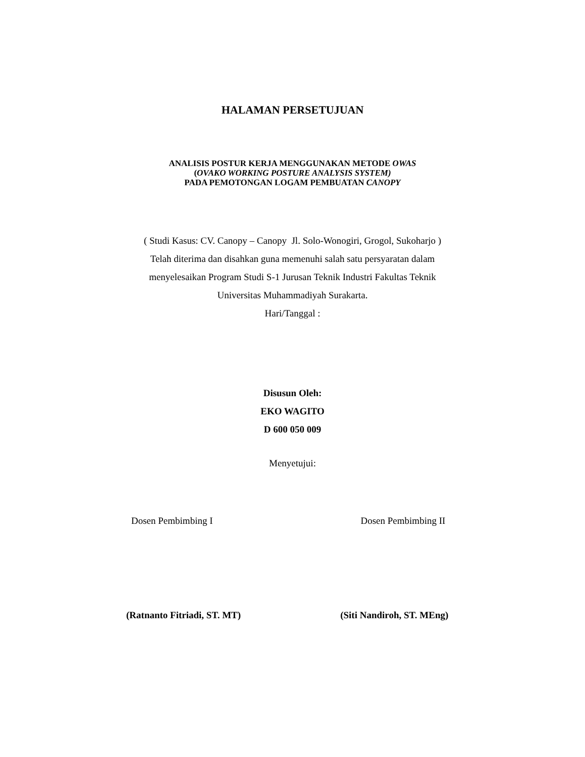HALAMAN PERSETUJUAN
ANALISIS POSTUR KERJA MENGGUNAKAN METODE OWAS
(OVAKO WORKING POSTURE ANALYSIS SYSTEM)
PADA PEMOTONGAN LOGAM PEMBUATAN CANOPY
( Studi Kasus: CV. Canopy – Canopy Jl. Solo-Wonogiri, Grogol, Sukoharjo )
Telah diterima dan disahkan guna memenuhi salah satu persyaratan dalam
menyelesaikan Program Studi S-1 Jurusan Teknik Industri Fakultas Teknik
Universitas Muhammadiyah Surakarta.
Hari/Tanggal :
Disusun Oleh:
EKO WAGITO
D 600 050 009
Menyetujui:
Dosen Pembimbing I Dosen Pembimbing II
(Ratnanto Fitriadi, ST. MT) (Siti Nandiroh, ST. MEng)